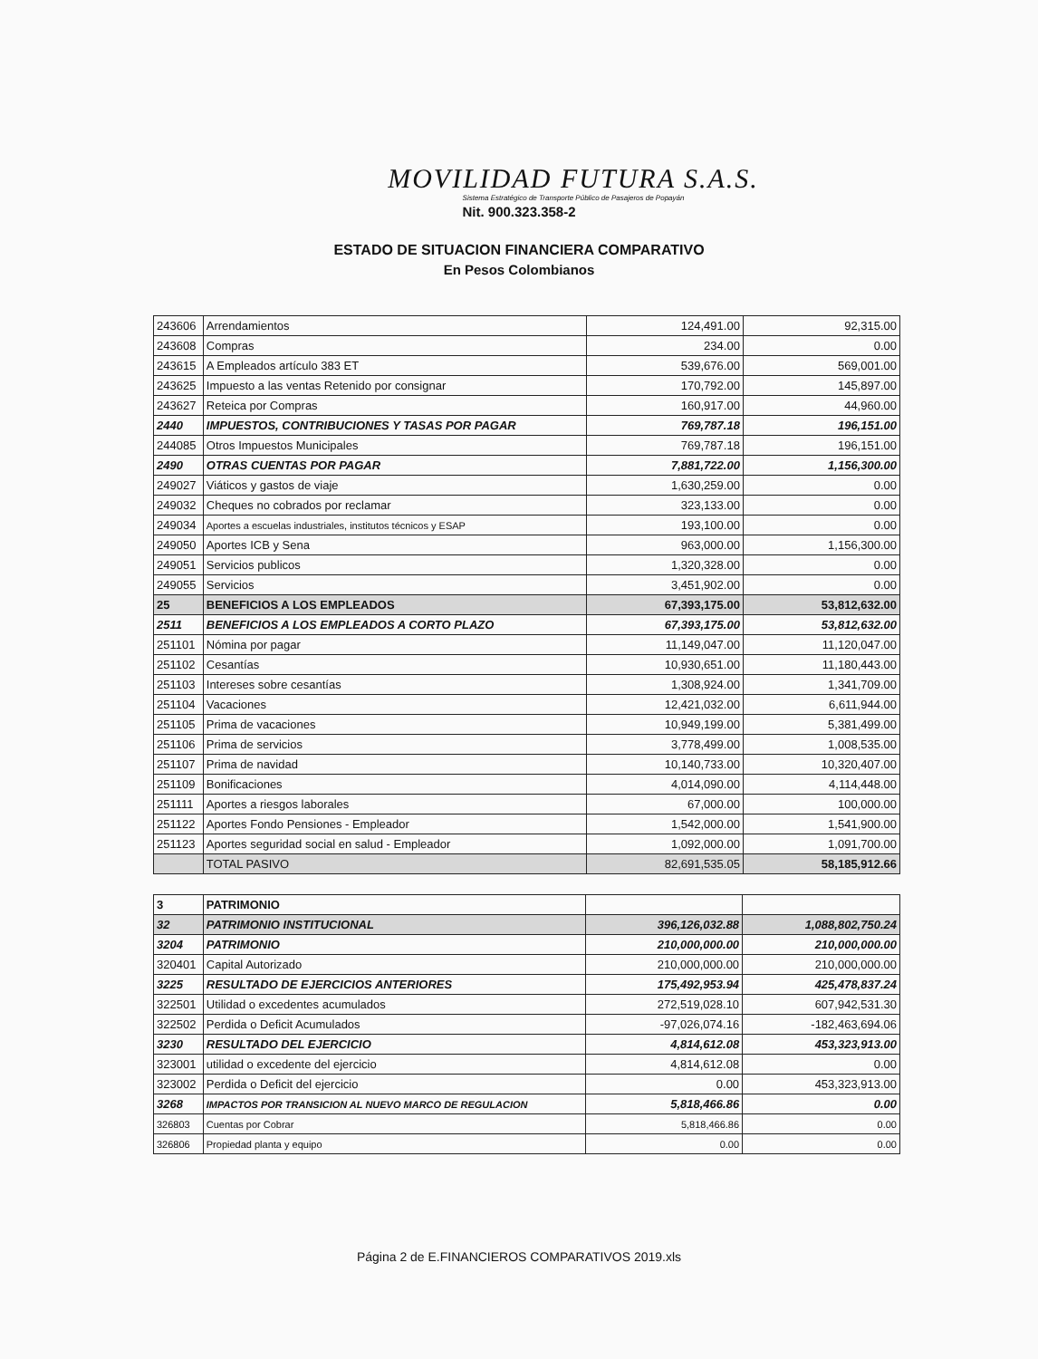MOVILIDAD FUTURA S.A.S.
Sistema Estratégico de Transporte Público de Pasajeros de Popayán
Nit. 900.323.358-2
ESTADO DE SITUACION FINANCIERA COMPARATIVO
En Pesos Colombianos
| 243606 | Arrendamientos | 124,491.00 | 92,315.00 |
| 243608 | Compras | 234.00 | 0.00 |
| 243615 | A Empleados artículo 383 ET | 539,676.00 | 569,001.00 |
| 243625 | Impuesto a las ventas Retenido por consignar | 170,792.00 | 145,897.00 |
| 243627 | Reteica por Compras | 160,917.00 | 44,960.00 |
| 2440 | IMPUESTOS, CONTRIBUCIONES Y TASAS POR PAGAR | 769,787.18 | 196,151.00 |
| 244085 | Otros Impuestos Municipales | 769,787.18 | 196,151.00 |
| 2490 | OTRAS CUENTAS POR PAGAR | 7,881,722.00 | 1,156,300.00 |
| 249027 | Viáticos y gastos de viaje | 1,630,259.00 | 0.00 |
| 249032 | Cheques no cobrados por reclamar | 323,133.00 | 0.00 |
| 249034 | Aportes a escuelas industriales, institutos técnicos y ESAP | 193,100.00 | 0.00 |
| 249050 | Aportes ICB y Sena | 963,000.00 | 1,156,300.00 |
| 249051 | Servicios publicos | 1,320,328.00 | 0.00 |
| 249055 | Servicios | 3,451,902.00 | 0.00 |
| 25 | BENEFICIOS A LOS EMPLEADOS | 67,393,175.00 | 53,812,632.00 |
| 2511 | BENEFICIOS A LOS EMPLEADOS A CORTO PLAZO | 67,393,175.00 | 53,812,632.00 |
| 251101 | Nómina por pagar | 11,149,047.00 | 11,120,047.00 |
| 251102 | Cesantías | 10,930,651.00 | 11,180,443.00 |
| 251103 | Intereses sobre cesantías | 1,308,924.00 | 1,341,709.00 |
| 251104 | Vacaciones | 12,421,032.00 | 6,611,944.00 |
| 251105 | Prima de vacaciones | 10,949,199.00 | 5,381,499.00 |
| 251106 | Prima de servicios | 3,778,499.00 | 1,008,535.00 |
| 251107 | Prima de navidad | 10,140,733.00 | 10,320,407.00 |
| 251109 | Bonificaciones | 4,014,090.00 | 4,114,448.00 |
| 251111 | Aportes a riesgos laborales | 67,000.00 | 100,000.00 |
| 251122 | Aportes Fondo Pensiones - Empleador | 1,542,000.00 | 1,541,900.00 |
| 251123 | Aportes seguridad social en salud - Empleador | 1,092,000.00 | 1,091,700.00 |
| | TOTAL PASIVO | 82,691,535.05 | 58,185,912.66 |
| 3 | PATRIMONIO | | |
| 32 | PATRIMONIO INSTITUCIONAL | 396,126,032.88 | 1,088,802,750.24 |
| 3204 | PATRIMONIO | 210,000,000.00 | 210,000,000.00 |
| 320401 | Capital Autorizado | 210,000,000.00 | 210,000,000.00 |
| 3225 | RESULTADO DE EJERCICIOS ANTERIORES | 175,492,953.94 | 425,478,837.24 |
| 322501 | Utilidad o excedentes acumulados | 272,519,028.10 | 607,942,531.30 |
| 322502 | Perdida o Deficit Acumulados | -97,026,074.16 | -182,463,694.06 |
| 3230 | RESULTADO DEL EJERCICIO | 4,814,612.08 | 453,323,913.00 |
| 323001 | utilidad o excedente del ejercicio | 4,814,612.08 | 0.00 |
| 323002 | Perdida o Deficit del ejercicio | 0.00 | 453,323,913.00 |
| 3268 | IMPACTOS POR TRANSICION AL NUEVO MARCO DE REGULACION | 5,818,466.86 | 0.00 |
| 326803 | Cuentas por Cobrar | 5,818,466.86 | 0.00 |
| 326806 | Propiedad planta y equipo | 0.00 | 0.00 |
Página 2 de E.FINANCIEROS COMPARATIVOS 2019.xls